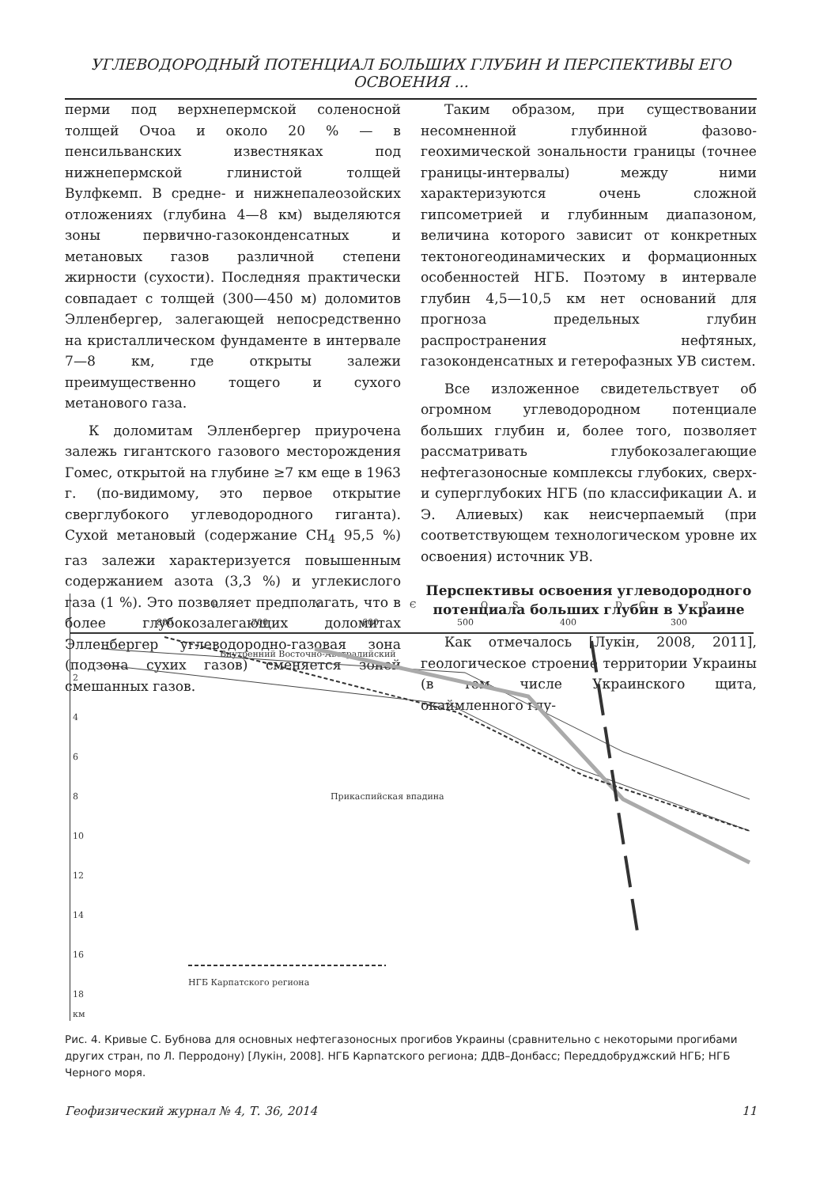УГЛЕВОДОРОДНЫЙ ПОТЕНЦИАЛ БОЛЬШИХ ГЛУБИН И ПЕРСПЕКТИВЫ ЕГО ОСВОЕНИЯ ...
перми под верхнепермской соленосной толщей Очоа и около 20 % — в пенсильванских известняках под нижнепермской глинистой толщей Вулфкемп. В средне- и нижнепалеозойских отложениях (глубина 4—8 км) выделяются зоны первично-газоконденсатных и метановых газов различной степени жирности (сухости). Последняя практически совпадает с толщей (300—450 м) доломитов Элленбергер, залегающей непосредственно на кристаллическом фундаменте в интервале 7—8 км, где открыты залежи преимущественно тощего и сухого метанового газа.
К доломитам Элленбергер приурочена залежь гигантского газового месторождения Гомес, открытой на глубине ≥7 км еще в 1963 г. (по-видимому, это первое открытие сверглубокого углеводородного гиганта). Сухой метановый (содержание CH<sub>4</sub> 95,5 %) газ залежи характеризуется повышенным содержанием азота (3,3 %) и углекислого газа (1 %). Это позволяет предполагать, что в более глубокозалегающих доломитах Элленбергер углеводородно-газовая зона (подзона сухих газов) сменяется зоной смешанных газов.
Таким образом, при существовании несомненной глубинной фазово-геохимической зональности границы (точнее границы-интервалы) между ними характеризуются очень сложной гипсометрией и глубинным диапазоном, величина которого зависит от конкретных тектоногеодинамических и формационных особенностей НГБ. Поэтому в интервале глубин 4,5—10,5 км нет оснований для прогноза предельных глубин распространения нефтяных, газоконденсатных и гетерофазных УВ систем.
Все изложенное свидетельствует об огромном углеводородном потенциале больших глубин и, более того, позволяет рассматривать глубокозалегающие нефтегазоносные комплексы глубоких, сверх- и суперглубоких НГБ (по классификации А. и Э. Алиевых) как неисчерпаемый (при соответствующем технологическом уровне их освоения) источник УВ.
Перспективы освоения углеводородного потенциала больших глубин в Украине
Как отмечалось [Лукін, 2008, 2011], геологическое строение территории Украины (в том числе Украинского щита, окаймленного глу-
R
V
Є
O
S
D
C
P
800
700
600
500
400
300
2
4
6
8
10
12
14
16
18
км
Внутренний Восточно-Австралийский
Прикаспийская впадина
НГБ Карпатского региона
Рис. 4. Кривые С. Бубнова для основных нефтегазоносных прогибов Украины (сравнительно с некоторыми прогибами других стран, по Л. Перродону) [Лукін, 2008]. НГБ Карпатского региона; ДДВ–Донбасс; Переддобруджский НГБ; НГБ Черного моря.
Геофизический журнал № 4, Т. 36, 2014 11